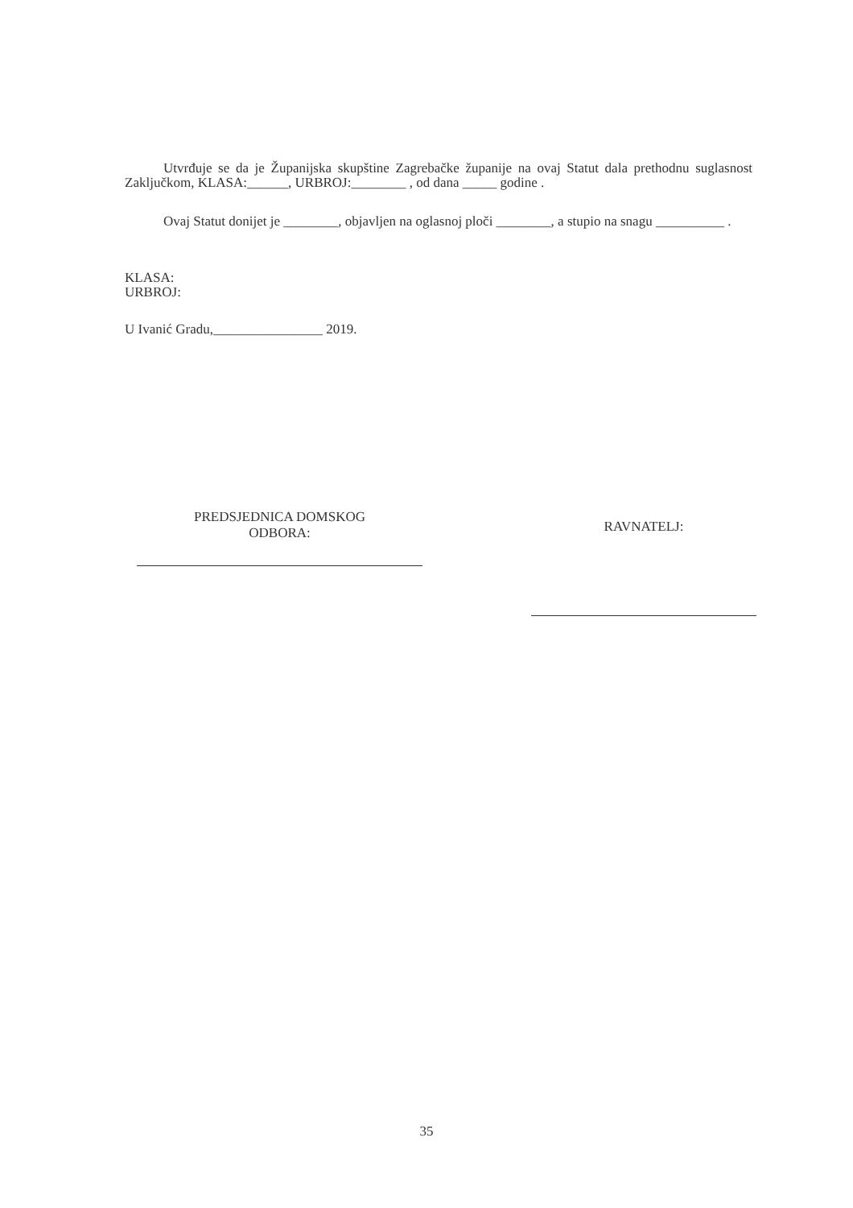Utvrđuje se da je Županijska skupštine Zagrebačke županije na ovaj Statut dala prethodnu suglasnost Zaključkom, KLASA:______, URBROJ:________ , od dana _____ godine .
Ovaj Statut donijet je ________, objavljen na oglasnoj ploči ________, a stupio na snagu __________ .
KLASA:
URBROJ:
U Ivanić Gradu,________________ 2019.
PREDSJEDNICA DOMSKOG
ODBORA:
RAVNATELJ:
35